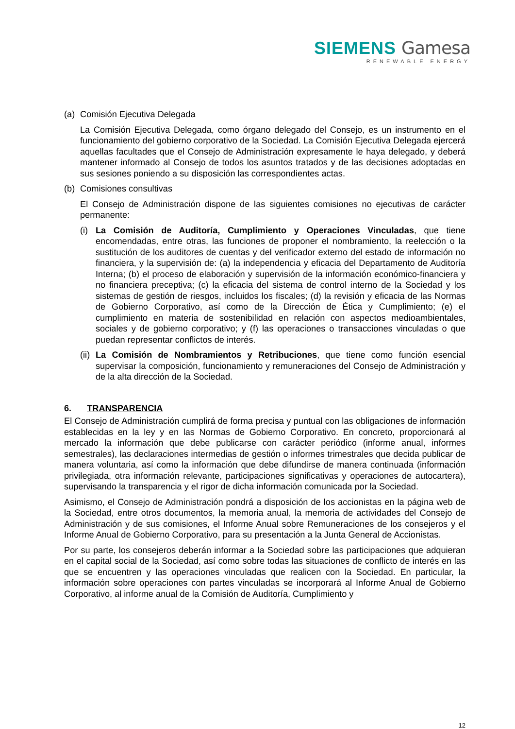SIEMENS Gamesa
RENEWABLE ENERGY
(a) Comisión Ejecutiva Delegada
La Comisión Ejecutiva Delegada, como órgano delegado del Consejo, es un instrumento en el funcionamiento del gobierno corporativo de la Sociedad. La Comisión Ejecutiva Delegada ejercerá aquellas facultades que el Consejo de Administración expresamente le haya delegado, y deberá mantener informado al Consejo de todos los asuntos tratados y de las decisiones adoptadas en sus sesiones poniendo a su disposición las correspondientes actas.
(b) Comisiones consultivas
El Consejo de Administración dispone de las siguientes comisiones no ejecutivas de carácter permanente:
(i)
La Comisión de Auditoría, Cumplimiento y Operaciones Vinculadas, que tiene encomendadas, entre otras, las funciones de proponer el nombramiento, la reelección o la sustitución de los auditores de cuentas y del verificador externo del estado de información no financiera, y la supervisión de: (a) la independencia y eficacia del Departamento de Auditoría Interna; (b) el proceso de elaboración y supervisión de la información económico-financiera y no financiera preceptiva; (c) la eficacia del sistema de control interno de la Sociedad y los sistemas de gestión de riesgos, incluidos los fiscales; (d) la revisión y eficacia de las Normas de Gobierno Corporativo, así como de la Dirección de Ética y Cumplimiento; (e) el cumplimiento en materia de sostenibilidad en relación con aspectos medioambientales, sociales y de gobierno corporativo; y (f) las operaciones o transacciones vinculadas o que puedan representar conflictos de interés.
(ii)
La Comisión de Nombramientos y Retribuciones, que tiene como función esencial supervisar la composición, funcionamiento y remuneraciones del Consejo de Administración y de la alta dirección de la Sociedad.
6. TRANSPARENCIA
El Consejo de Administración cumplirá de forma precisa y puntual con las obligaciones de información establecidas en la ley y en las Normas de Gobierno Corporativo. En concreto, proporcionará al mercado la información que debe publicarse con carácter periódico (informe anual, informes semestrales), las declaraciones intermedias de gestión o informes trimestrales que decida publicar de manera voluntaria, así como la información que debe difundirse de manera continuada (información privilegiada, otra información relevante, participaciones significativas y operaciones de autocartera), supervisando la transparencia y el rigor de dicha información comunicada por la Sociedad.
Asimismo, el Consejo de Administración pondrá a disposición de los accionistas en la página web de la Sociedad, entre otros documentos, la memoria anual, la memoria de actividades del Consejo de Administración y de sus comisiones, el Informe Anual sobre Remuneraciones de los consejeros y el Informe Anual de Gobierno Corporativo, para su presentación a la Junta General de Accionistas.
Por su parte, los consejeros deberán informar a la Sociedad sobre las participaciones que adquieran en el capital social de la Sociedad, así como sobre todas las situaciones de conflicto de interés en las que se encuentren y las operaciones vinculadas que realicen con la Sociedad. En particular, la información sobre operaciones con partes vinculadas se incorporará al Informe Anual de Gobierno Corporativo, al informe anual de la Comisión de Auditoría, Cumplimiento y
12